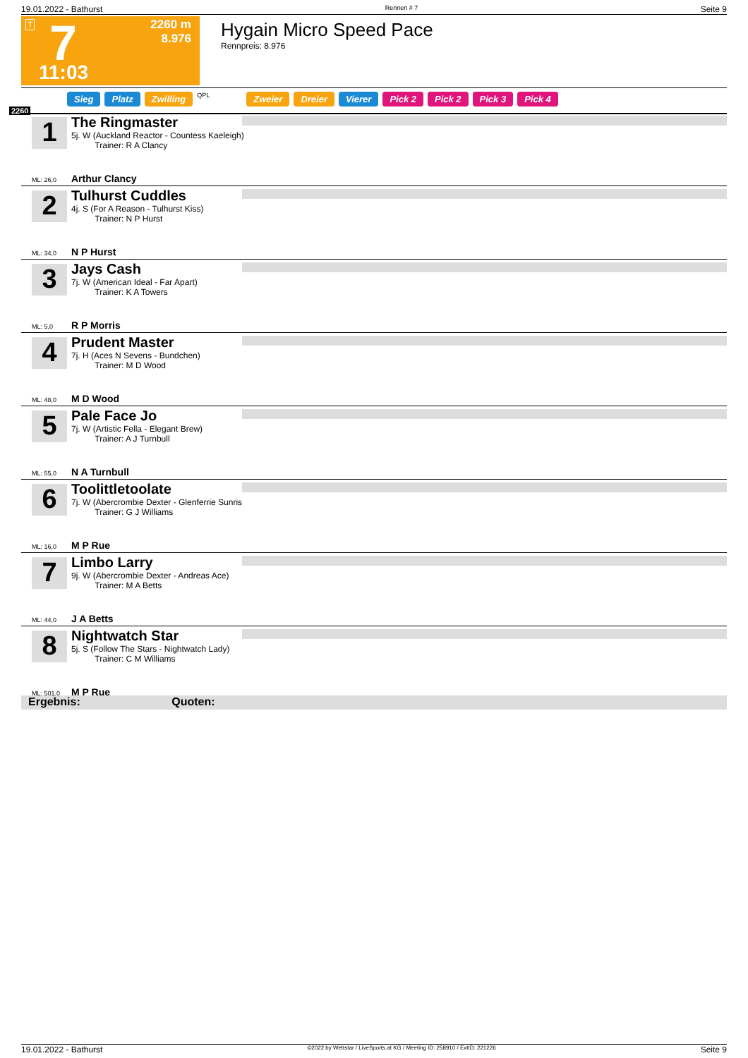19.01.2022 - Bathurst Rennen # 7 Seite 9
T 7 2260 m
8.976
11:03
Hygain Micro Speed Pace
Rennpreis: 8.976
Sieg Platz Zwilling QPL Zweier Dreier Vierer Pick 2 Pick 2 Pick 3 Pick 4
2260
1
The Ringmaster
5j. W (Auckland Reactor - Countess Kaeleigh)
Trainer: R A Clancy
ML: 26,0 Arthur Clancy
2
Tulhurst Cuddles
4j. S (For A Reason - Tulhurst Kiss)
Trainer: N P Hurst
ML: 34,0 N P Hurst
3
Jays Cash
7j. W (American Ideal - Far Apart)
Trainer: K A Towers
ML: 5,0 R P Morris
4
Prudent Master
7j. H (Aces N Sevens - Bundchen)
Trainer: M D Wood
ML: 48,0 M D Wood
5
Pale Face Jo
7j. W (Artistic Fella - Elegant Brew)
Trainer: A J Turnbull
ML: 55,0 N A Turnbull
6
Toolittletoolate
7j. W (Abercrombie Dexter - Glenferrie Sunris
Trainer: G J Williams
ML: 16,0 M P Rue
7
Limbo Larry
9j. W (Abercrombie Dexter - Andreas Ace)
Trainer: M A Betts
ML: 44,0 J A Betts
8
Nightwatch Star
5j. S (Follow The Stars - Nightwatch Lady)
Trainer: C M Williams
ML: 501,0 M P Rue
Ergebnis: Quoten:
19.01.2022 - Bathurst ©2022 by Wettstar / LiveSports.at KG / Meeting ID: 258910 / ExtID: 221226 Seite 9